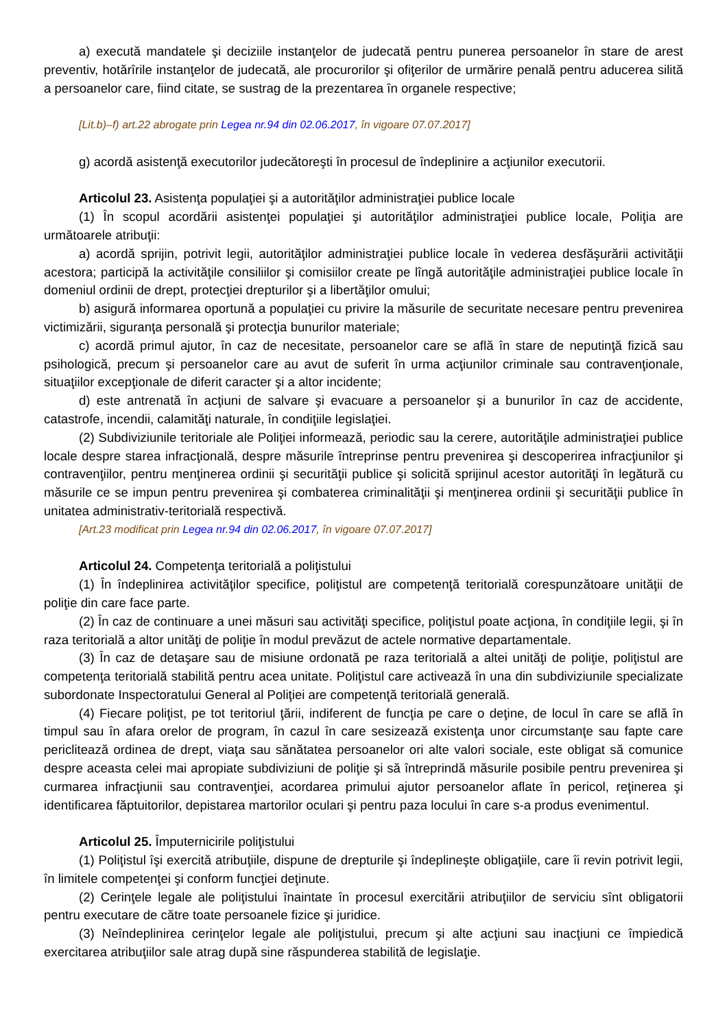a) execută mandatele şi deciziile instanţelor de judecată pentru punerea persoanelor în stare de arest preventiv, hotărîrile instanţelor de judecată, ale procurorilor şi ofiţerilor de urmărire penală pentru aducerea silită a persoanelor care, fiind citate, se sustrag de la prezentarea în organele respective;
[Lit.b)–f) art.22 abrogate prin Legea nr.94 din 02.06.2017, în vigoare 07.07.2017]
g) acordă asistenţă executorilor judecătoreşti în procesul de îndeplinire a acţiunilor executorii.
Articolul 23. Asistenţa populaţiei şi a autorităţilor administraţiei publice locale
(1) În scopul acordării asistenţei populaţiei şi autorităţilor administraţiei publice locale, Poliţia are următoarele atribuţii:
a) acordă sprijin, potrivit legii, autorităţilor administraţiei publice locale în vederea desfăşurării activităţii acestora; participă la activităţile consiliilor şi comisiilor create pe lîngă autorităţile administraţiei publice locale în domeniul ordinii de drept, protecţiei drepturilor şi a libertăţilor omului;
b) asigură informarea oportună a populaţiei cu privire la măsurile de securitate necesare pentru prevenirea victimizării, siguranţa personală şi protecţia bunurilor materiale;
c) acordă primul ajutor, în caz de necesitate, persoanelor care se află în stare de neputinţă fizică sau psihologică, precum şi persoanelor care au avut de suferit în urma acţiunilor criminale sau contravenţionale, situaţiilor excepţionale de diferit caracter şi a altor incidente;
d) este antrenată în acţiuni de salvare şi evacuare a persoanelor şi a bunurilor în caz de accidente, catastrofe, incendii, calamităţi naturale, în condiţiile legislaţiei.
(2) Subdiviziunile teritoriale ale Poliţiei informează, periodic sau la cerere, autorităţile administraţiei publice locale despre starea infracţională, despre măsurile întreprinse pentru prevenirea şi descoperirea infracţiunilor şi contravenţiilor, pentru menţinerea ordinii şi securităţii publice şi solicită sprijinul acestor autorităţi în legătură cu măsurile ce se impun pentru prevenirea şi combaterea criminalităţii şi menţinerea ordinii şi securităţii publice în unitatea administrativ-teritorială respectivă.
[Art.23 modificat prin Legea nr.94 din 02.06.2017, în vigoare 07.07.2017]
Articolul 24. Competenţa teritorială a poliţistului
(1) În îndeplinirea activităţilor specifice, poliţistul are competenţă teritorială corespunzătoare unităţii de poliţie din care face parte.
(2) În caz de continuare a unei măsuri sau activităţi specifice, poliţistul poate acţiona, în condiţiile legii, şi în raza teritorială a altor unităţi de poliţie în modul prevăzut de actele normative departamentale.
(3) În caz de detaşare sau de misiune ordonată pe raza teritorială a altei unităţi de poliţie, poliţistul are competenţa teritorială stabilită pentru acea unitate. Poliţistul care activează în una din subdiviziunile specializate subordonate Inspectoratului General al Poliţiei are competenţă teritorială generală.
(4) Fiecare poliţist, pe tot teritoriul ţării, indiferent de funcţia pe care o deţine, de locul în care se află în timpul sau în afara orelor de program, în cazul în care sesizează existenţa unor circumstanţe sau fapte care periclitează ordinea de drept, viaţa sau sănătatea persoanelor ori alte valori sociale, este obligat să comunice despre aceasta celei mai apropiate subdiviziuni de poliţie şi să întreprindă măsurile posibile pentru prevenirea şi curmarea infracţiunii sau contravenţiei, acordarea primului ajutor persoanelor aflate în pericol, reţinerea şi identificarea făptuitorilor, depistarea martorilor oculari şi pentru paza locului în care s-a produs evenimentul.
Articolul 25. Împuternicirile poliţistului
(1) Poliţistul îşi exercită atribuţiile, dispune de drepturile şi îndeplineşte obligaţiile, care îi revin potrivit legii, în limitele competenţei şi conform funcţiei deţinute.
(2) Cerinţele legale ale poliţistului înaintate în procesul exercitării atribuţiilor de serviciu sînt obligatorii pentru executare de către toate persoanele fizice şi juridice.
(3) Neîndeplinirea cerinţelor legale ale poliţistului, precum şi alte acţiuni sau inacţiuni ce împiedică exercitarea atribuţiilor sale atrag după sine răspunderea stabilită de legislaţie.